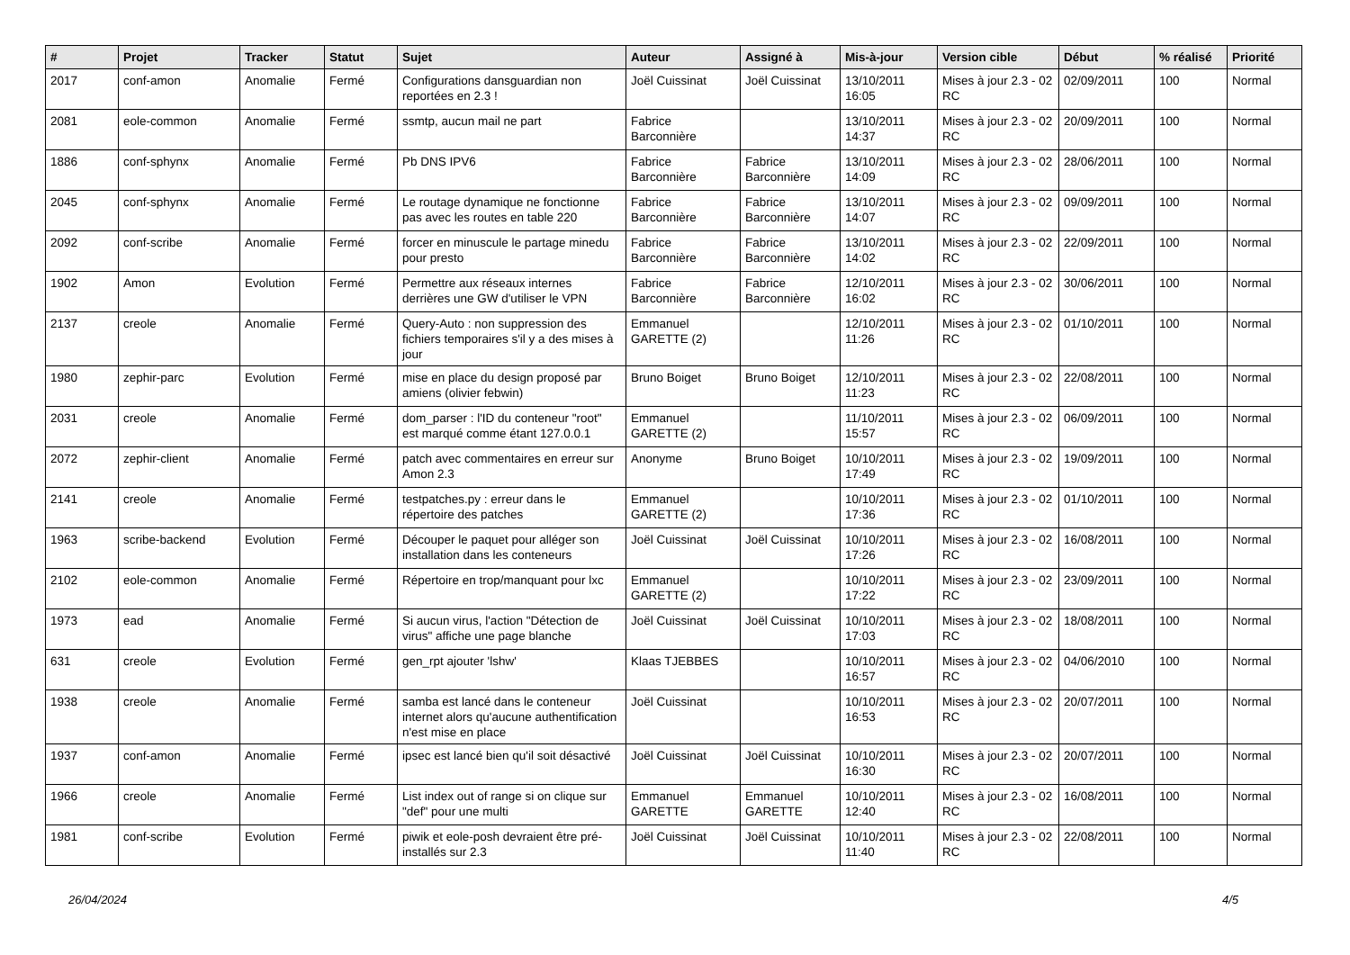| # | Projet | Tracker | Statut | Sujet | Auteur | Assigné à | Mis-à-jour | Version cible | Début | % réalisé | Priorité |
| --- | --- | --- | --- | --- | --- | --- | --- | --- | --- | --- | --- |
| 2017 | conf-amon | Anomalie | Fermé | Configurations dansguardian non reportées en 2.3 ! | Joël Cuissinat | Joël Cuissinat | 13/10/2011 16:05 | Mises à jour 2.3 - 02 RC | 02/09/2011 | 100 | Normal |
| 2081 | eole-common | Anomalie | Fermé | ssmtp, aucun mail ne part | Fabrice Barconnière | | 13/10/2011 14:37 | Mises à jour 2.3 - 02 RC | 20/09/2011 | 100 | Normal |
| 1886 | conf-sphynx | Anomalie | Fermé | Pb DNS IPV6 | Fabrice Barconnière | Fabrice Barconnière | 13/10/2011 14:09 | Mises à jour 2.3 - 02 RC | 28/06/2011 | 100 | Normal |
| 2045 | conf-sphynx | Anomalie | Fermé | Le routage dynamique ne fonctionne pas avec les routes en table 220 | Fabrice Barconnière | Fabrice Barconnière | 13/10/2011 14:07 | Mises à jour 2.3 - 02 RC | 09/09/2011 | 100 | Normal |
| 2092 | conf-scribe | Anomalie | Fermé | forcer en minuscule le partage minedu pour presto | Fabrice Barconnière | Fabrice Barconnière | 13/10/2011 14:02 | Mises à jour 2.3 - 02 RC | 22/09/2011 | 100 | Normal |
| 1902 | Amon | Evolution | Fermé | Permettre aux réseaux internes derrières une GW d'utiliser le VPN | Fabrice Barconnière | Fabrice Barconnière | 12/10/2011 16:02 | Mises à jour 2.3 - 02 RC | 30/06/2011 | 100 | Normal |
| 2137 | creole | Anomalie | Fermé | Query-Auto : non suppression des fichiers temporaires s'il y a des mises à jour | Emmanuel GARETTE (2) | | 12/10/2011 11:26 | Mises à jour 2.3 - 02 RC | 01/10/2011 | 100 | Normal |
| 1980 | zephir-parc | Evolution | Fermé | mise en place du design proposé par amiens (olivier febwin) | Bruno Boiget | Bruno Boiget | 12/10/2011 11:23 | Mises à jour 2.3 - 02 RC | 22/08/2011 | 100 | Normal |
| 2031 | creole | Anomalie | Fermé | dom_parser : l'ID du conteneur "root" est marqué comme étant 127.0.0.1 | Emmanuel GARETTE (2) | | 11/10/2011 15:57 | Mises à jour 2.3 - 02 RC | 06/09/2011 | 100 | Normal |
| 2072 | zephir-client | Anomalie | Fermé | patch avec commentaires en erreur sur Amon 2.3 | Anonyme | Bruno Boiget | 10/10/2011 17:49 | Mises à jour 2.3 - 02 RC | 19/09/2011 | 100 | Normal |
| 2141 | creole | Anomalie | Fermé | testpatches.py : erreur dans le répertoire des patches | Emmanuel GARETTE (2) | | 10/10/2011 17:36 | Mises à jour 2.3 - 02 RC | 01/10/2011 | 100 | Normal |
| 1963 | scribe-backend | Evolution | Fermé | Découper le paquet pour alléger son installation dans les conteneurs | Joël Cuissinat | Joël Cuissinat | 10/10/2011 17:26 | Mises à jour 2.3 - 02 RC | 16/08/2011 | 100 | Normal |
| 2102 | eole-common | Anomalie | Fermé | Répertoire en trop/manquant pour lxc | Emmanuel GARETTE (2) | | 10/10/2011 17:22 | Mises à jour 2.3 - 02 RC | 23/09/2011 | 100 | Normal |
| 1973 | ead | Anomalie | Fermé | Si aucun virus, l'action "Détection de virus" affiche une page blanche | Joël Cuissinat | Joël Cuissinat | 10/10/2011 17:03 | Mises à jour 2.3 - 02 RC | 18/08/2011 | 100 | Normal |
| 631 | creole | Evolution | Fermé | gen_rpt ajouter 'lshw' | Klaas TJEBBES | | 10/10/2011 16:57 | Mises à jour 2.3 - 02 RC | 04/06/2010 | 100 | Normal |
| 1938 | creole | Anomalie | Fermé | samba est lancé dans le conteneur internet alors qu'aucune authentification n'est mise en place | Joël Cuissinat | | 10/10/2011 16:53 | Mises à jour 2.3 - 02 RC | 20/07/2011 | 100 | Normal |
| 1937 | conf-amon | Anomalie | Fermé | ipsec est lancé bien qu'il soit désactivé | Joël Cuissinat | Joël Cuissinat | 10/10/2011 16:30 | Mises à jour 2.3 - 02 RC | 20/07/2011 | 100 | Normal |
| 1966 | creole | Anomalie | Fermé | List index out of range si on clique sur "def" pour une multi | Emmanuel GARETTE | Emmanuel GARETTE | 10/10/2011 12:40 | Mises à jour 2.3 - 02 RC | 16/08/2011 | 100 | Normal |
| 1981 | conf-scribe | Evolution | Fermé | piwik et eole-posh devraient être pré-installés sur 2.3 | Joël Cuissinat | Joël Cuissinat | 10/10/2011 11:40 | Mises à jour 2.3 - 02 RC | 22/08/2011 | 100 | Normal |
26/04/2024 4/5